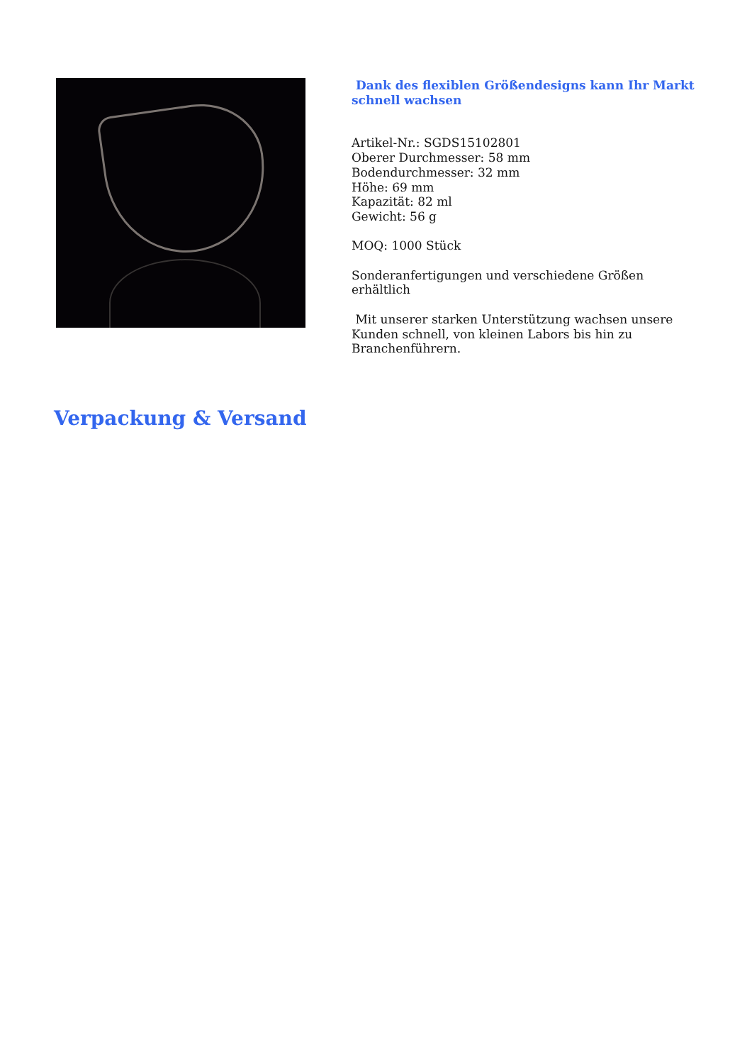Dank des flexiblen Größendesigns kann Ihr Markt schnell wachsen
Artikel-Nr.: SGDS15102801
Oberer Durchmesser: 58 mm
Bodendurchmesser: 32 mm
Höhe: 69 mm
Kapazität: 82 ml
Gewicht: 56 g
MOQ: 1000 Stück
Sonderanfertigungen und verschiedene Größen erhältlich
Mit unserer starken Unterstützung wachsen unsere Kunden schnell, von kleinen Labors bis hin zu Branchenführern.
Verpackung & Versand